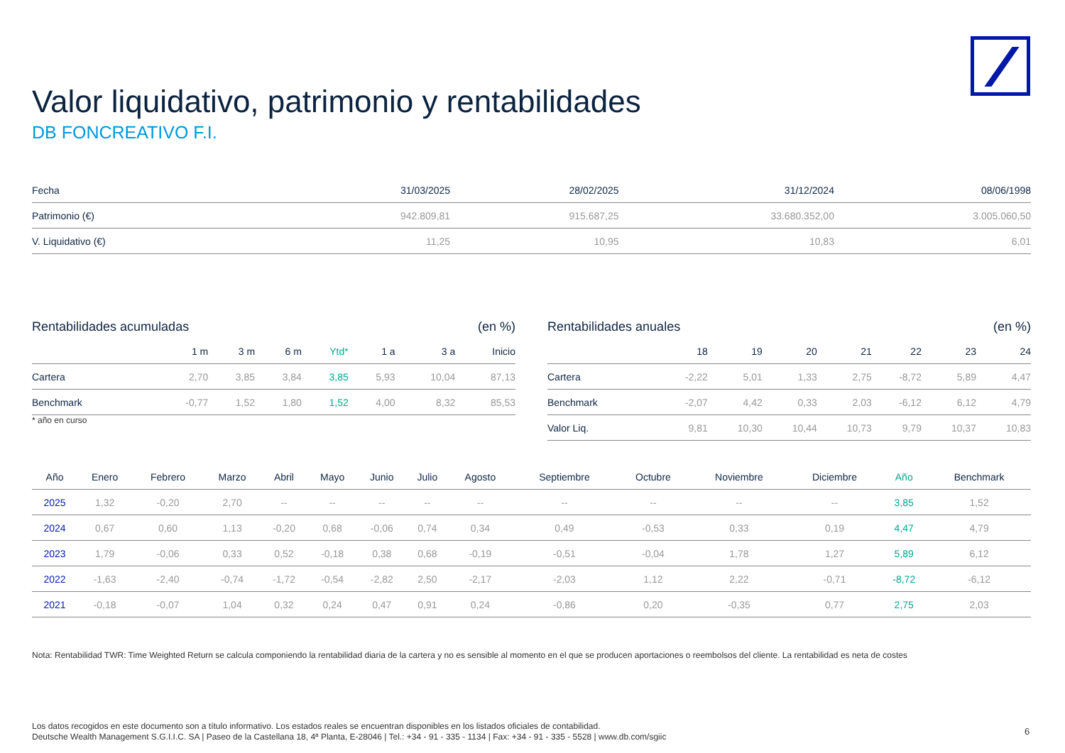Valor liquidativo, patrimonio y rentabilidades
DB FONCREATIVO F.I.
| Fecha | 31/03/2025 | 28/02/2025 | 31/12/2024 | 08/06/1998 |
| --- | --- | --- | --- | --- |
| Patrimonio (€) | 942.809,81 | 915.687,25 | 33.680.352,00 | 3.005.060,50 |
| V. Liquidativo (€) | 11,25 | 10,95 | 10,83 | 6,01 |
Rentabilidades acumuladas (en %)
| | 1 m | 3 m | 6 m | Ytd* | 1 a | 3 a | Inicio |
| --- | --- | --- | --- | --- | --- | --- | --- |
| Cartera | 2,70 | 3,85 | 3,84 | 3,85 | 5,93 | 10,04 | 87,13 |
| Benchmark | -0,77 | 1,52 | 1,80 | 1,52 | 4,00 | 8,32 | 85,53 |
* año en curso
Rentabilidades anuales (en %)
| | 18 | 19 | 20 | 21 | 22 | 23 | 24 |
| --- | --- | --- | --- | --- | --- | --- | --- |
| Cartera | -2,22 | 5,01 | 1,33 | 2,75 | -8,72 | 5,89 | 4,47 |
| Benchmark | -2,07 | 4,42 | 0,33 | 2,03 | -6,12 | 6,12 | 4,79 |
| Valor Liq. | 9,81 | 10,30 | 10,44 | 10,73 | 9,79 | 10,37 | 10,83 |
| Año | Enero | Febrero | Marzo | Abril | Mayo | Junio | Julio | Agosto | Septiembre | Octubre | Noviembre | Diciembre | Año | Benchmark |
| --- | --- | --- | --- | --- | --- | --- | --- | --- | --- | --- | --- | --- | --- | --- |
| 2025 | 1,32 | -0,20 | 2,70 | -- | -- | -- | -- | -- | -- | -- | -- | -- | 3,85 | 1,52 |
| 2024 | 0,67 | 0,60 | 1,13 | -0,20 | 0,68 | -0,06 | 0,74 | 0,34 | 0,49 | -0,53 | 0,33 | 0,19 | 4,47 | 4,79 |
| 2023 | 1,79 | -0,06 | 0,33 | 0,52 | -0,18 | 0,38 | 0,68 | -0,19 | -0,51 | -0,04 | 1,78 | 1,27 | 5,89 | 6,12 |
| 2022 | -1,63 | -2,40 | -0,74 | -1,72 | -0,54 | -2,82 | 2,50 | -2,17 | -2,03 | 1,12 | 2,22 | -0,71 | -8,72 | -6,12 |
| 2021 | -0,18 | -0,07 | 1,04 | 0,32 | 0,24 | 0,47 | 0,91 | 0,24 | -0,86 | 0,20 | -0,35 | 0,77 | 2,75 | 2,03 |
Nota: Rentabilidad TWR: Time Weighted Return se calcula componiendo la rentabilidad diaria de la cartera y no es sensible al momento en el que se producen aportaciones o reembolsos del cliente. La rentabilidad es neta de costes
Los datos recogidos en este documento son a título informativo. Los estados reales se encuentran disponibles en los listados oficiales de contabilidad.
Deutsche Wealth Management S.G.I.I.C. SA | Paseo de la Castellana 18, 4ª Planta, E-28046 | Tel.: +34 - 91 - 335 - 1134 | Fax: +34 - 91 - 335 - 5528 | www.db.com/sgiic
6